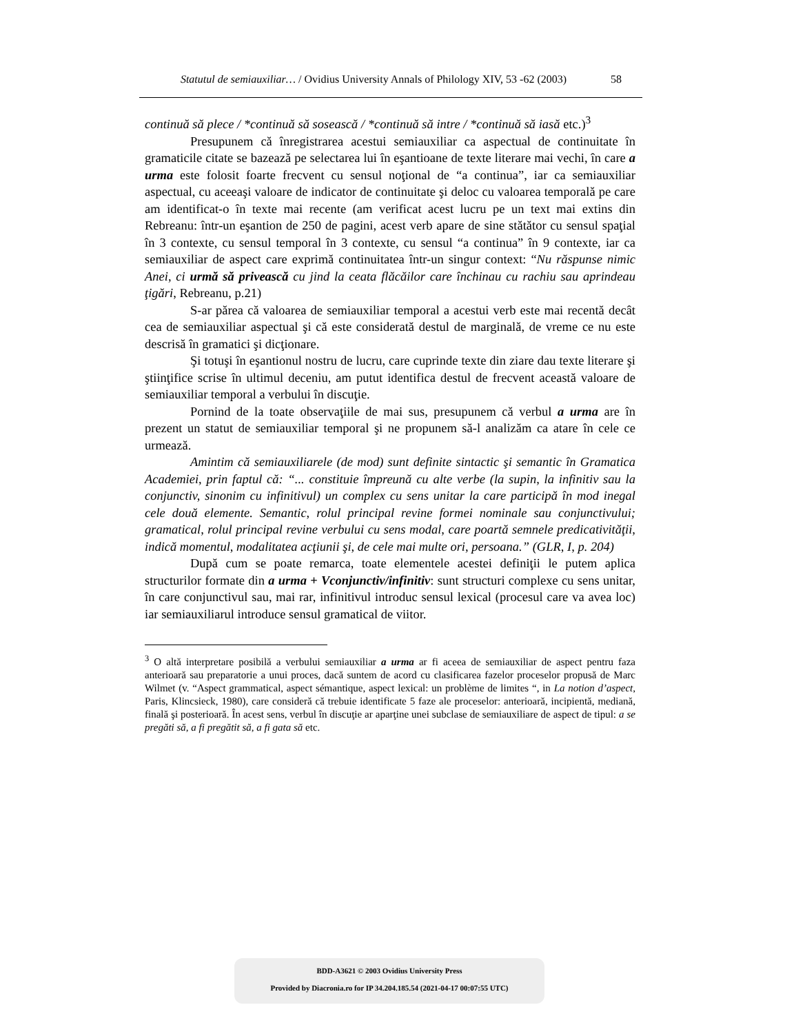Statutul de semiauxiliar… / Ovidius University Annals of Philology XIV, 53 -62 (2003) 58
continuă să plece / *continuă să sosească / *continuă să intre / *continuă să iasă etc.)<sup>3</sup>
Presupunem că înregistrarea acestui semiauxiliar ca aspectual de continuitate în gramaticile citate se bazează pe selectarea lui în eşantioane de texte literare mai vechi, în care a urma este folosit foarte frecvent cu sensul noţional de “a continua”, iar ca semiauxiliar aspectual, cu aceeaşi valoare de indicator de continuitate şi deloc cu valoarea temporală pe care am identificat-o în texte mai recente (am verificat acest lucru pe un text mai extins din Rebreanu: într-un eşantion de 250 de pagini, acest verb apare de sine stătător cu sensul spaţial în 3 contexte, cu sensul temporal în 3 contexte, cu sensul “a continua” în 9 contexte, iar ca semiauxiliar de aspect care exprimă continuitatea într-un singur context: “Nu răspunse nimic Anei, ci urmă să privească cu jind la ceata flăcăilor care închinau cu rachiu sau aprindeau ţigări, Rebreanu, p.21)
S-ar părea că valoarea de semiauxiliar temporal a acestui verb este mai recentă decât cea de semiauxiliar aspectual şi că este considerată destul de marginală, de vreme ce nu este descrisă în gramatici şi dicţionare.
Şi totuşi în eşantionul nostru de lucru, care cuprinde texte din ziare dau texte literare şi ştiinţifice scrise în ultimul deceniu, am putut identifica destul de frecvent această valoare de semiauxiliar temporal a verbului în discuţie.
Pornind de la toate observaţiile de mai sus, presupunem că verbul a urma are în prezent un statut de semiauxiliar temporal şi ne propunem să-l analizăm ca atare în cele ce urmează.
Amintim că semiauxiliarele (de mod) sunt definite sintactic şi semantic în Gramatica Academiei, prin faptul că: “... constituie împreună cu alte verbe (la supin, la infinitiv sau la conjunctiv, sinonim cu infinitivul) un complex cu sens unitar la care participă în mod inegal cele două elemente. Semantic, rolul principal revine formei nominale sau conjunctivului; gramatical, rolul principal revine verbului cu sens modal, care poartă semnele predicativităţii, indică momentul, modalitatea acţiunii şi, de cele mai multe ori, persoana.” (GLR, I, p. 204)
După cum se poate remarca, toate elementele acestei definiţii le putem aplica structurilor formate din a urma + Vconjunctiv/infinitiv: sunt structuri complexe cu sens unitar, în care conjunctivul sau, mai rar, infinitivul introduc sensul lexical (procesul care va avea loc) iar semiauxiliarul introduce sensul gramatical de viitor.
<sup>3</sup> O altă interpretare posibilă a verbului semiauxiliar a urma ar fi aceea de semiauxiliar de aspect pentru faza anterioară sau preparatorie a unui proces, dacă suntem de acord cu clasificarea fazelor proceselor propusă de Marc Wilmet (v. “Aspect grammatical, aspect sémantique, aspect lexical: un problème de limites “, in La notion d’aspect, Paris, Klincsieck, 1980), care consideră că trebuie identificate 5 faze ale proceselor: anterioară, incipientă, mediană, finală şi posterioară. În acest sens, verbul în discuţie ar aparţine unei subclase de semiauxiliare de aspect de tipul: a se pregăti să, a fi pregătit să, a fi gata să etc.
BDD-A3621 © 2003 Ovidius University Press
Provided by Diacronia.ro for IP 34.204.185.54 (2021-04-17 00:07:55 UTC)